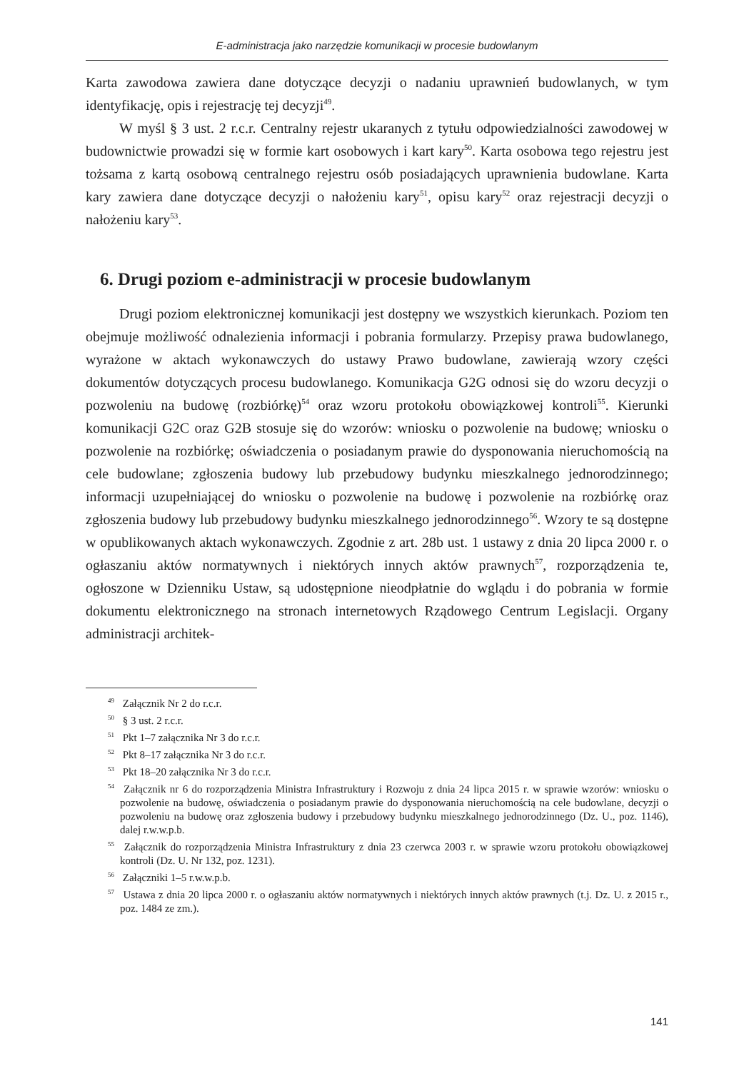E-administracja jako narzędzie komunikacji w procesie budowlanym
Karta zawodowa zawiera dane dotyczące decyzji o nadaniu uprawnień budowlanych, w tym identyfikację, opis i rejestrację tej decyzji<sup>49</sup>.
W myśl § 3 ust. 2 r.c.r. Centralny rejestr ukaranych z tytułu odpowiedzialności zawodowej w budownictwie prowadzi się w formie kart osobowych i kart kary<sup>50</sup>. Karta osobowa tego rejestru jest tożsama z kartą osobową centralnego rejestru osób posiadających uprawnienia budowlane. Karta kary zawiera dane dotyczące decyzji o nałożeniu kary<sup>51</sup>, opisu kary<sup>52</sup> oraz rejestracji decyzji o nałożeniu kary<sup>53</sup>.
6. Drugi poziom e-administracji w procesie budowlanym
Drugi poziom elektronicznej komunikacji jest dostępny we wszystkich kierunkach. Poziom ten obejmuje możliwość odnalezienia informacji i pobrania formularzy. Przepisy prawa budowlanego, wyrażone w aktach wykonawczych do ustawy Prawo budowlane, zawierają wzory części dokumentów dotyczących procesu budowlanego. Komunikacja G2G odnosi się do wzoru decyzji o pozwoleniu na budowę (rozbiórkę)<sup>54</sup> oraz wzoru protokołu obowiązkowej kontroli<sup>55</sup>. Kierunki komunikacji G2C oraz G2B stosuje się do wzorów: wniosku o pozwolenie na budowę; wniosku o pozwolenie na rozbiórkę; oświadczenia o posiadanym prawie do dysponowania nieruchomością na cele budowlane; zgłoszenia budowy lub przebudowy budynku mieszkalnego jednorodzinnego; informacji uzupełniającej do wniosku o pozwolenie na budowę i pozwolenie na rozbiórkę oraz zgłoszenia budowy lub przebudowy budynku mieszkalnego jednorodzinnego<sup>56</sup>. Wzory te są dostępne w opublikowanych aktach wykonawczych. Zgodnie z art. 28b ust. 1 ustawy z dnia 20 lipca 2000 r. o ogłaszaniu aktów normatywnych i niektórych innych aktów prawnych<sup>57</sup>, rozporządzenia te, ogłoszone w Dzienniku Ustaw, są udostępnione nieodpłatnie do wglądu i do pobrania w formie dokumentu elektronicznego na stronach internetowych Rządowego Centrum Legislacji. Organy administracji architek-
<sup>49</sup> Załącznik Nr 2 do r.c.r.
<sup>50</sup> § 3 ust. 2 r.c.r.
<sup>51</sup> Pkt 1–7 załącznika Nr 3 do r.c.r.
<sup>52</sup> Pkt 8–17 załącznika Nr 3 do r.c.r.
<sup>53</sup> Pkt 18–20 załącznika Nr 3 do r.c.r.
<sup>54</sup> Załącznik nr 6 do rozporządzenia Ministra Infrastruktury i Rozwoju z dnia 24 lipca 2015 r. w sprawie wzorów: wniosku o pozwolenie na budowę, oświadczenia o posiadanym prawie do dysponowania nieruchomością na cele budowlane, decyzji o pozwoleniu na budowę oraz zgłoszenia budowy i przebudowy budynku mieszkalnego jednorodzinnego (Dz. U., poz. 1146), dalej r.w.w.p.b.
<sup>55</sup> Załącznik do rozporządzenia Ministra Infrastruktury z dnia 23 czerwca 2003 r. w sprawie wzoru protokołu obowiązkowej kontroli (Dz. U. Nr 132, poz. 1231).
<sup>56</sup> Załączniki 1–5 r.w.w.p.b.
<sup>57</sup> Ustawa z dnia 20 lipca 2000 r. o ogłaszaniu aktów normatywnych i niektórych innych aktów prawnych (t.j. Dz. U. z 2015 r., poz. 1484 ze zm.).
141